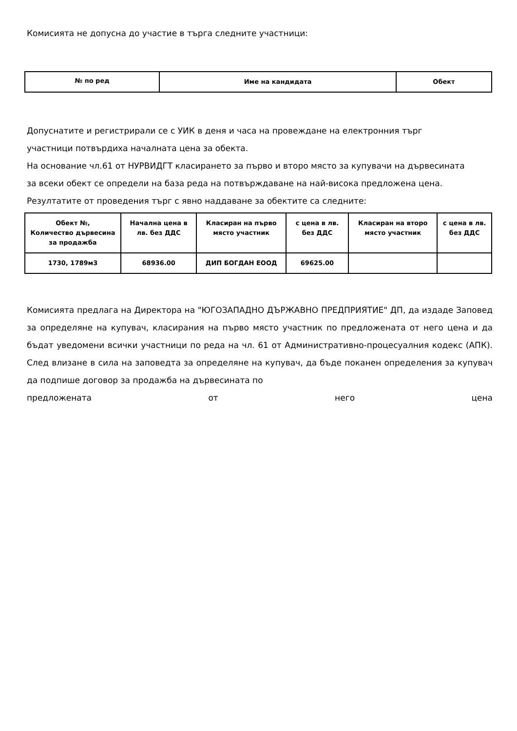Комисията не допусна до участие в търга следните участници:
| № по ред | Име на кандидата | Обект |
| --- | --- | --- |
Допуснатите и регистрирали се с УИК в деня и часа на провеждане на електронния търг
участници потвърдиха началната цена за обекта.
На основание чл.61 от НУРВИДГТ класирането за първо и второ място за купувачи на дървесината
за всеки обект се определи на база реда на потвърждаване на най-висока предложена цена.
Резултатите от проведения търг с явно наддаване за обектите са следните:
| Обект №, Количество дървесина за продажба | Начална цена в лв. без ДДС | Класиран на първо място участник | с цена в лв. без ДДС | Класиран на второ място участник | с цена в лв. без ДДС |
| --- | --- | --- | --- | --- | --- |
| 1730, 1789м3 | 68936.00 | ДИП БОГДАН ЕООД | 69625.00 | | |
Комисията предлага на Директора на "ЮГОЗАПАДНО ДЪРЖАВНО ПРЕДПРИЯТИЕ" ДП, да издаде Заповед за определяне на купувач, класирания на първо място участник по предложената от него цена и да бъдат уведомени всички участници по реда на чл. 61 от Административно-процесуалния кодекс (АПК). След влизане в сила на заповедта за определяне на купувач, да бъде поканен определения за купувач да подпише договор за продажба на дървесината по
предложената от него цена